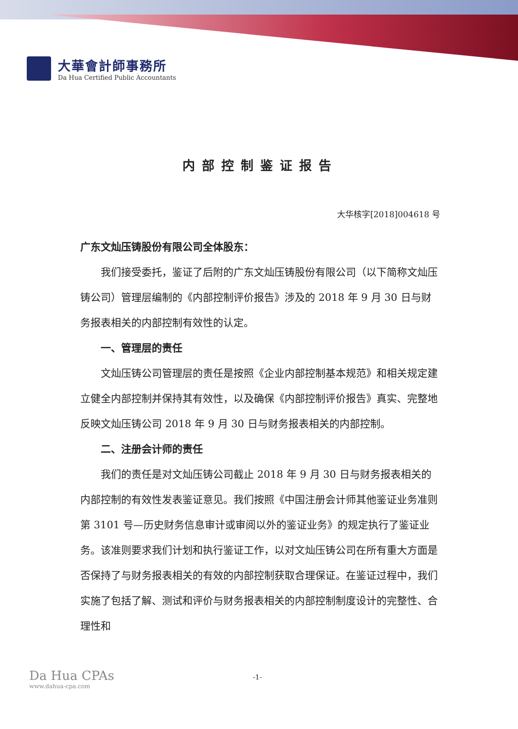大華會計師事務所
Da Hua Certified Public Accountants
内部控制鉴证报告
大华核字[2018]004618 号
广东文灿压铸股份有限公司全体股东：
我们接受委托，鉴证了后附的广东文灿压铸股份有限公司（以下简称文灿压铸公司）管理层编制的《内部控制评价报告》涉及的 2018 年 9 月 30 日与财务报表相关的内部控制有效性的认定。
一、管理层的责任
文灿压铸公司管理层的责任是按照《企业内部控制基本规范》和相关规定建立健全内部控制并保持其有效性，以及确保《内部控制评价报告》真实、完整地反映文灿压铸公司 2018 年 9 月 30 日与财务报表相关的内部控制。
二、注册会计师的责任
我们的责任是对文灿压铸公司截止 2018 年 9 月 30 日与财务报表相关的内部控制的有效性发表鉴证意见。我们按照《中国注册会计师其他鉴证业务准则第 3101 号—历史财务信息审计或审阅以外的鉴证业务》的规定执行了鉴证业务。该准则要求我们计划和执行鉴证工作，以对文灿压铸公司在所有重大方面是否保持了与财务报表相关的有效的内部控制获取合理保证。在鉴证过程中，我们实施了包括了解、测试和评价与财务报表相关的内部控制制度设计的完整性、合理性和
Da Hua CPAs
www.dahua-cpa.com
-1-